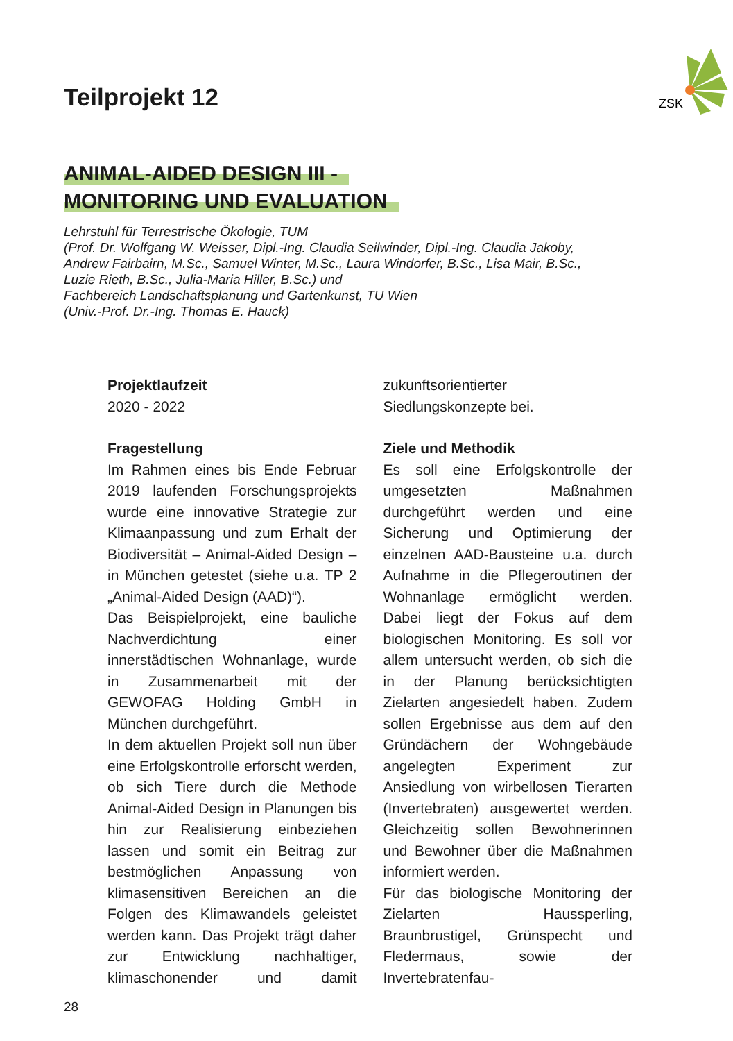ZSK
Teilprojekt 12
ANIMAL-AIDED DESIGN III -
MONITORING UND EVALUATION
Lehrstuhl für Terrestrische Ökologie, TUM
(Prof. Dr. Wolfgang W. Weisser, Dipl.-Ing. Claudia Seilwinder, Dipl.-Ing. Claudia Jakoby,
Andrew Fairbairn, M.Sc., Samuel Winter, M.Sc., Laura Windorfer, B.Sc., Lisa Mair, B.Sc.,
Luzie Rieth, B.Sc., Julia-Maria Hiller, B.Sc.) und
Fachbereich Landschaftsplanung und Gartenkunst, TU Wien
(Univ.-Prof. Dr.-Ing. Thomas E. Hauck)
Projektlaufzeit
2020 - 2022
Fragestellung
Im Rahmen eines bis Ende Februar 2019 laufenden Forschungsprojekts wurde eine innovative Strategie zur Klimaanpassung und zum Erhalt der Biodiversität – Animal-Aided Design – in München getestet (siehe u.a. TP 2 „Animal-Aided Design (AAD)“).
Das Beispielprojekt, eine bauliche Nachverdichtung einer innerstädtischen Wohnanlage, wurde in Zusammenarbeit mit der GEWOFAG Holding GmbH in München durchgeführt.
In dem aktuellen Projekt soll nun über eine Erfolgskontrolle erforscht werden, ob sich Tiere durch die Methode Animal-Aided Design in Planungen bis hin zur Realisierung einbeziehen lassen und somit ein Beitrag zur bestmöglichen Anpassung von klimasensitiven Bereichen an die Folgen des Klimawandels geleistet werden kann. Das Projekt trägt daher zur Entwicklung nachhaltiger, klimaschonender und damit zukunftsorientierter Siedlungskonzepte bei.
Ziele und Methodik
Es soll eine Erfolgskontrolle der umgesetzten Maßnahmen durchgeführt werden und eine Sicherung und Optimierung der einzelnen AAD-Bausteine u.a. durch Aufnahme in die Pflegeroutinen der Wohnanlage ermöglicht werden. Dabei liegt der Fokus auf dem biologischen Monitoring. Es soll vor allem untersucht werden, ob sich die in der Planung berücksichtigten Zielarten angesiedelt haben. Zudem sollen Ergebnisse aus dem auf den Gründächern der Wohngebäude angelegten Experiment zur Ansiedlung von wirbellosen Tierarten (Invertebraten) ausgewertet werden. Gleichzeitig sollen Bewohnerinnen und Bewohner über die Maßnahmen informiert werden.
Für das biologische Monitoring der Zielarten Haussperling, Braunbrustigel, Grünspecht und Fledermaus, sowie der Invertebratenfau-
28